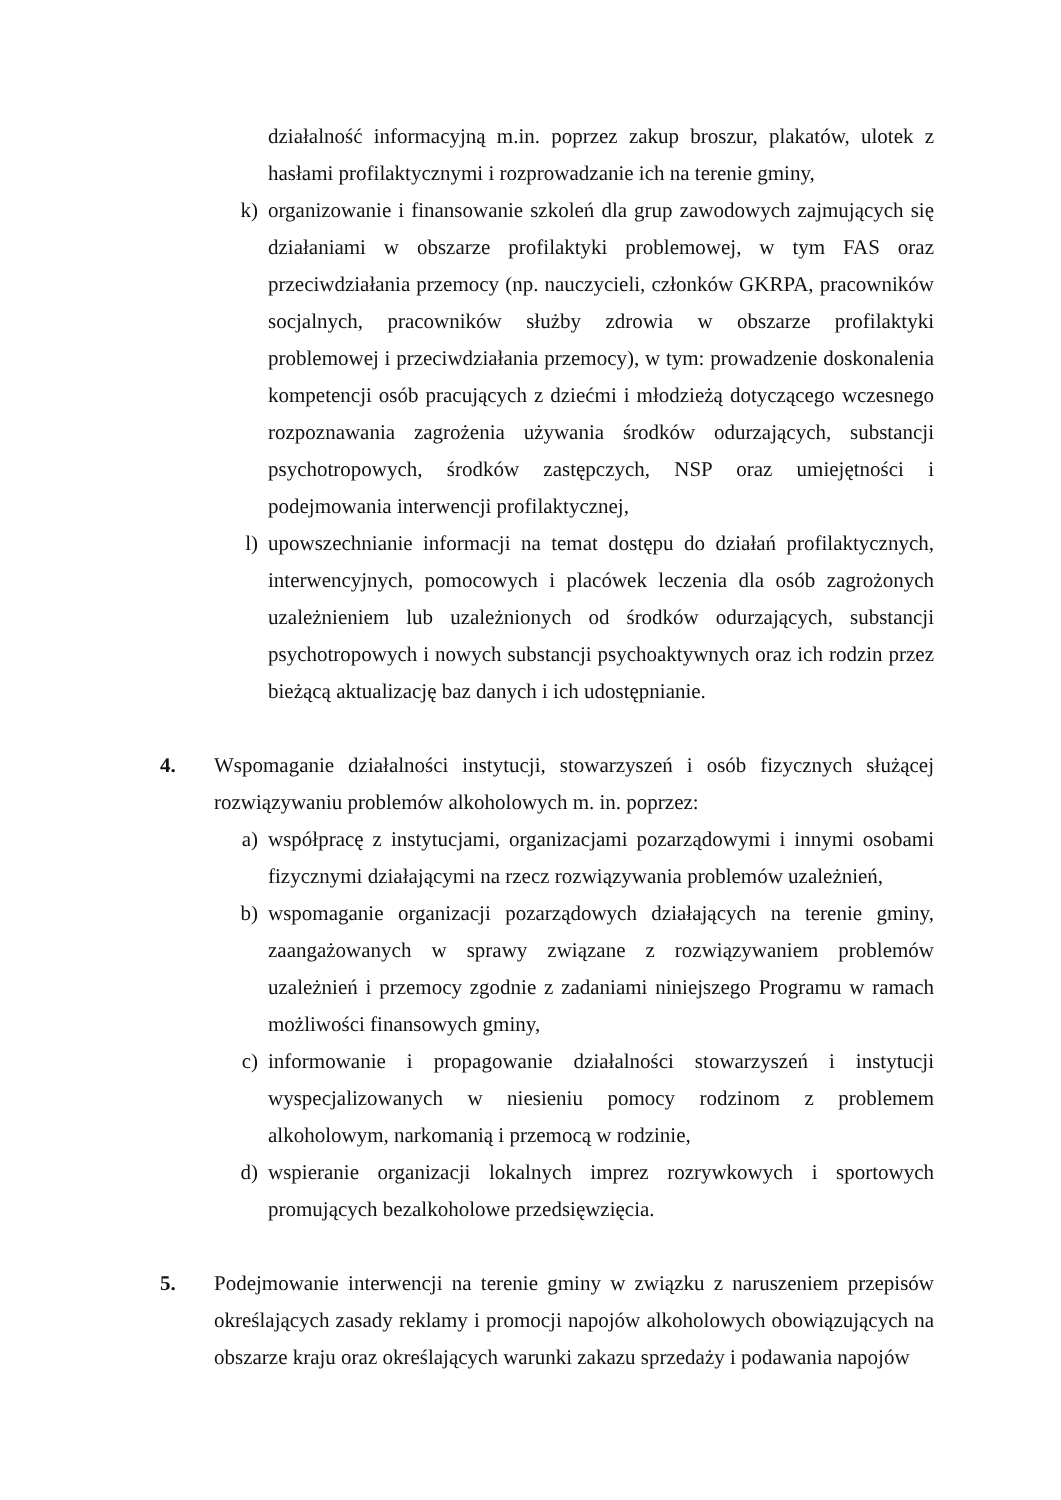działalność informacyjną m.in. poprzez zakup broszur, plakatów, ulotek z hasłami profilaktycznymi i rozprowadzanie ich na terenie gminy,
k) organizowanie i finansowanie szkoleń dla grup zawodowych zajmujących się działaniami w obszarze profilaktyki problemowej, w tym FAS oraz przeciwdziałania przemocy (np. nauczycieli, członków GKRPA, pracowników socjalnych, pracowników służby zdrowia w obszarze profilaktyki problemowej i przeciwdziałania przemocy), w tym: prowadzenie doskonalenia kompetencji osób pracujących z dziećmi i młodzieżą dotyczącego wczesnego rozpoznawania zagrożenia używania środków odurzających, substancji psychotropowych, środków zastępczych, NSP oraz umiejętności i podejmowania interwencji profilaktycznej,
l) upowszechnianie informacji na temat dostępu do działań profilaktycznych, interwencyjnych, pomocowych i placówek leczenia dla osób zagrożonych uzależnieniem lub uzależnionych od środków odurzających, substancji psychotropowych i nowych substancji psychoaktywnych oraz ich rodzin przez bieżącą aktualizację baz danych i ich udostępnianie.
4. Wspomaganie działalności instytucji, stowarzyszeń i osób fizycznych służącej rozwiązywaniu problemów alkoholowych m. in. poprzez:
a) współpracę z instytucjami, organizacjami pozarządowymi i innymi osobami fizycznymi działającymi na rzecz rozwiązywania problemów uzależnień,
b) wspomaganie organizacji pozarządowych działających na terenie gminy, zaangażowanych w sprawy związane z rozwiązywaniem problemów uzależnień i przemocy zgodnie z zadaniami niniejszego Programu w ramach możliwości finansowych gminy,
c) informowanie i propagowanie działalności stowarzyszeń i instytucji wyspecjalizowanych w niesieniu pomocy rodzinom z problemem alkoholowym, narkomanią i przemocą w rodzinie,
d) wspieranie organizacji lokalnych imprez rozrywkowych i sportowych promujących bezalkoholowe przedsięwzięcia.
5. Podejmowanie interwencji na terenie gminy w związku z naruszeniem przepisów określających zasady reklamy i promocji napojów alkoholowych obowiązujących na obszarze kraju oraz określających warunki zakazu sprzedaży i podawania napojów